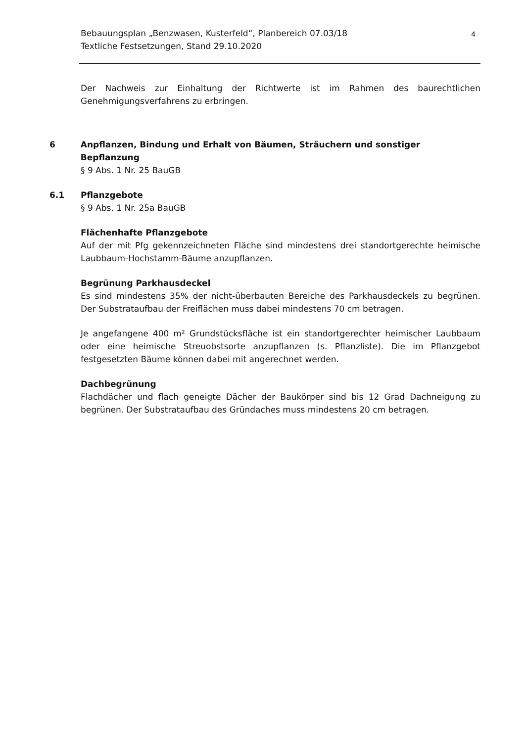Bebauungsplan „Benzwasen, Kusterfeld“, Planbereich 07.03/18
Textliche Festsetzungen, Stand 29.10.2020
4
Der Nachweis zur Einhaltung der Richtwerte ist im Rahmen des baurechtlichen Genehmigungsverfahrens zu erbringen.
6 Anpflanzen, Bindung und Erhalt von Bäumen, Sträuchern und sonstiger Bepflanzung
§ 9 Abs. 1 Nr. 25 BauGB
6.1 Pflanzgebote
§ 9 Abs. 1 Nr. 25a BauGB
Flächenhafte Pflanzgebote
Auf der mit Pfg gekennzeichneten Fläche sind mindestens drei standortgerechte heimische Laubbaum-Hochstamm-Bäume anzupflanzen.
Begrünung Parkhausdeckel
Es sind mindestens 35% der nicht-überbauten Bereiche des Parkhausdeckels zu begrünen. Der Substrataufbau der Freiflächen muss dabei mindestens 70 cm betragen.
Je angefangene 400 m² Grundstücksfläche ist ein standortgerechter heimischer Laubbaum oder eine heimische Streuobstsorte anzupflanzen (s. Pflanzliste). Die im Pflanzgebot festgesetzten Bäume können dabei mit angerechnet werden.
Dachbegrünung
Flachdächer und flach geneigte Dächer der Baukörper sind bis 12 Grad Dachneigung zu begrünen. Der Substrataufbau des Gründaches muss mindestens 20 cm betragen.